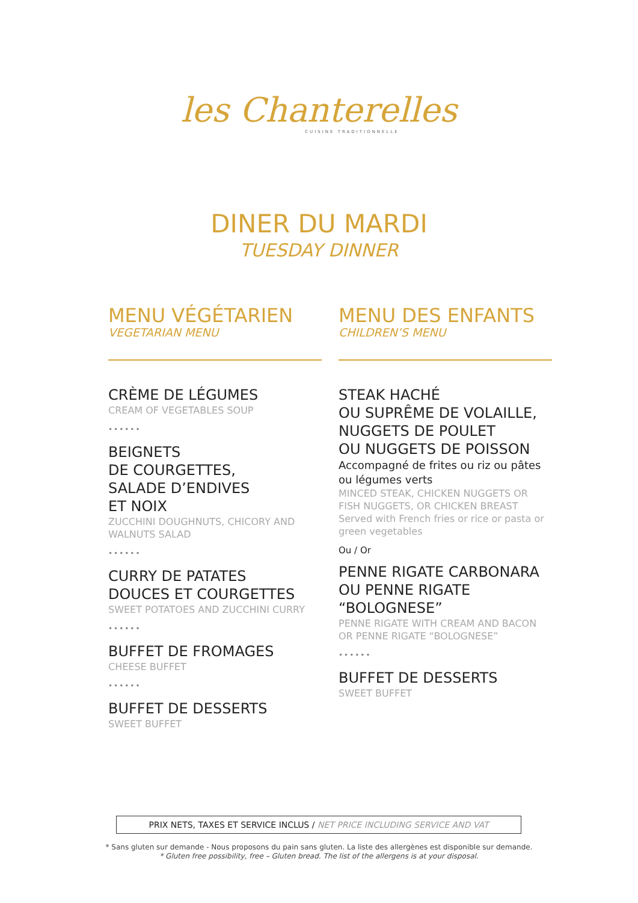les Chanterelles
CUISINE TRADITIONNELLE
DINER DU MARDI
TUESDAY DINNER
MENU VÉGÉTARIEN
VEGETARIAN MENU
CRÈME DE LÉGUMES
CREAM OF VEGETABLES SOUP
••••••
BEIGNETS
DE COURGETTES,
SALADE D’ENDIVES
ET NOIX
ZUCCHINI DOUGHNUTS, CHICORY AND WALNUTS SALAD
••••••
CURRY DE PATATES
DOUCES ET COURGETTES
SWEET POTATOES AND ZUCCHINI CURRY
••••••
BUFFET DE FROMAGES
CHEESE BUFFET
••••••
BUFFET DE DESSERTS
SWEET BUFFET
MENU DES ENFANTS
CHILDREN’S MENU
STEAK HACHÉ
OU SUPRÊME DE VOLAILLE,
NUGGETS DE POULET
OU NUGGETS DE POISSON
Accompagné de frites ou riz ou pâtes ou légumes verts
MINCED STEAK, CHICKEN NUGGETS OR FISH NUGGETS, OR CHICKEN BREAST
Served with French fries or rice or pasta or green vegetables
Ou / Or
PENNE RIGATE CARBONARA
OU PENNE RIGATE
“BOLOGNESE”
PENNE RIGATE WITH CREAM AND BACON OR PENNE RIGATE “BOLOGNESE”
••••••
BUFFET DE DESSERTS
SWEET BUFFET
PRIX NETS, TAXES ET SERVICE INCLUS / NET PRICE INCLUDING SERVICE AND VAT
* Sans gluten sur demande - Nous proposons du pain sans gluten. La liste des allergènes est disponible sur demande.
* Gluten free possibility, free – Gluten bread. The list of the allergens is at your disposal.